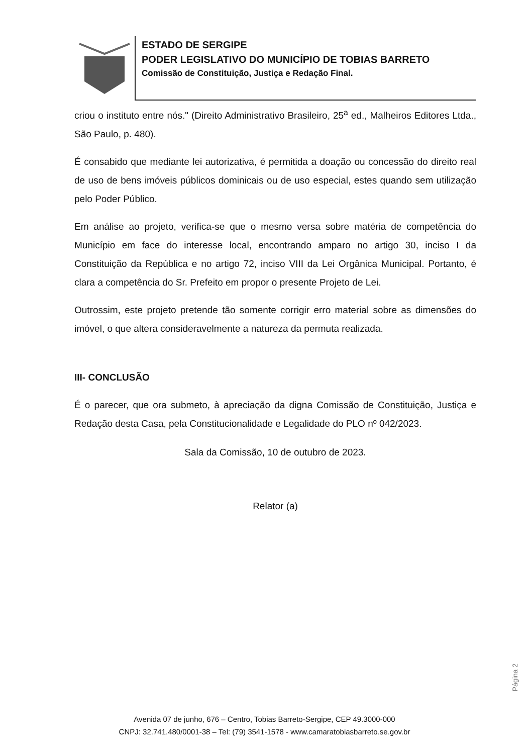ESTADO DE SERGIPE
PODER LEGISLATIVO DO MUNICÍPIO DE TOBIAS BARRETO
Comissão de Constituição, Justiça e Redação Final.
criou o instituto entre nós." (Direito Administrativo Brasileiro, 25<sup>a</sup> ed., Malheiros Editores Ltda., São Paulo, p. 480).
É consabido que mediante lei autorizativa, é permitida a doação ou concessão do direito real de uso de bens imóveis públicos dominicais ou de uso especial, estes quando sem utilização pelo Poder Público.
Em análise ao projeto, verifica-se que o mesmo versa sobre matéria de competência do Município em face do interesse local, encontrando amparo no artigo 30, inciso I da Constituição da República e no artigo 72, inciso VIII da Lei Orgânica Municipal. Portanto, é clara a competência do Sr. Prefeito em propor o presente Projeto de Lei.
Outrossim, este projeto pretende tão somente corrigir erro material sobre as dimensões do imóvel, o que altera consideravelmente a natureza da permuta realizada.
III- CONCLUSÃO
É o parecer, que ora submeto, à apreciação da digna Comissão de Constituição, Justiça e Redação desta Casa, pela Constitucionalidade e Legalidade do PLO nº 042/2023.
Sala da Comissão, 10 de outubro de 2023.
Relator (a)
Página 2
Avenida 07 de junho, 676 – Centro, Tobias Barreto-Sergipe, CEP 49.3000-000
CNPJ: 32.741.480/0001-38 – Tel: (79) 3541-1578 - www.camaratobiasbarreto.se.gov.br